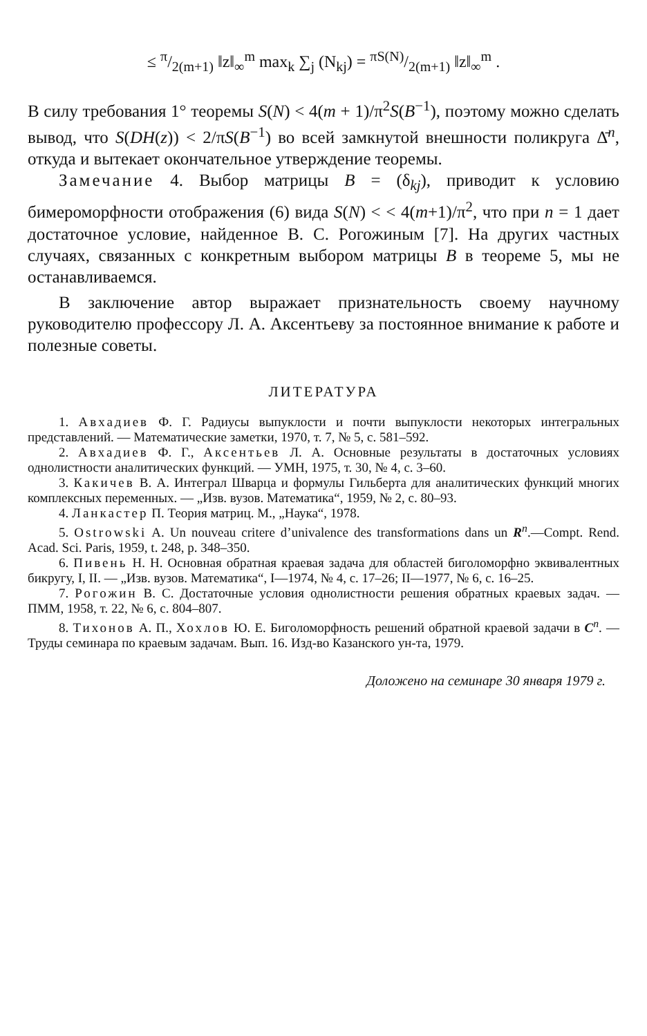≤ π/2(m+1) ‖z‖<sub>∞</sub><sup>m</sup> max<sub>k</sub> ∑<sub>j</sub> (N<sub>kj</sub>) = πS(N)/2(m+1) ‖z‖<sub>∞</sub><sup>m</sup> .
В силу требования 1° теоремы S(N) < 4(m + 1)/π<sup>2</sup>S(B<sup>−1</sup>), поэтому можно сделать вывод, что S(DH(z)) < 2/πS(B<sup>−1</sup>) во всей замкнутой внешности поликруга Δ̄<sup>n</sup>, откуда и вытекает окончательное утверждение теоремы.
Замечание 4. Выбор матрицы B = (δ<sub>kj</sub>), приводит к условию бимероморфности отображения (6) вида S(N) < < 4(m+1)/π<sup>2</sup>, что при n = 1 дает достаточное условие, найденное В. С. Рогожиным [7]. На других частных случаях, связанных с конкретным выбором матрицы B в теореме 5, мы не останавливаемся.
В заключение автор выражает признательность своему научному руководителю профессору Л. А. Аксентьеву за постоянное внимание к работе и полезные советы.
ЛИТЕРАТУРА
1. Авхадиев Ф. Г. Радиусы выпуклости и почти выпуклости некоторых интегральных представлений. — Математические заметки, 1970, т. 7, № 5, с. 581–592.
2. Авхадиев Ф. Г., Аксентьев Л. А. Основные результаты в достаточных условиях однолистности аналитических функций. — УМН, 1975, т. 30, № 4, с. 3–60.
3. Какичев В. А. Интеграл Шварца и формулы Гильберта для аналитических функций многих комплексных переменных. — „Изв. вузов. Математика“, 1959, № 2, с. 80–93.
4. Ланкастер П. Теория матриц. М., „Наука“, 1978.
5. Ostrowski A. Un nouveau critere d’univalence des transformations dans un R<sup>n</sup>.—Compt. Rend. Acad. Sci. Paris, 1959, t. 248, p. 348–350.
6. Пивень Н. Н. Основная обратная краевая задача для областей биголоморфно эквивалентных бикругу, I, II. — „Изв. вузов. Математика“, I—1974, № 4, с. 17–26; II—1977, № 6, с. 16–25.
7. Рогожин В. С. Достаточные условия однолистности решения обратных краевых задач. — ПММ, 1958, т. 22, № 6, с. 804–807.
8. Тихонов А. П., Хохлов Ю. Е. Биголоморфность решений обратной краевой задачи в C<sup>n</sup>. — Труды семинара по краевым задачам. Вып. 16. Изд-во Казанского ун-та, 1979.
Доложено на семинаре 30 января 1979 г.